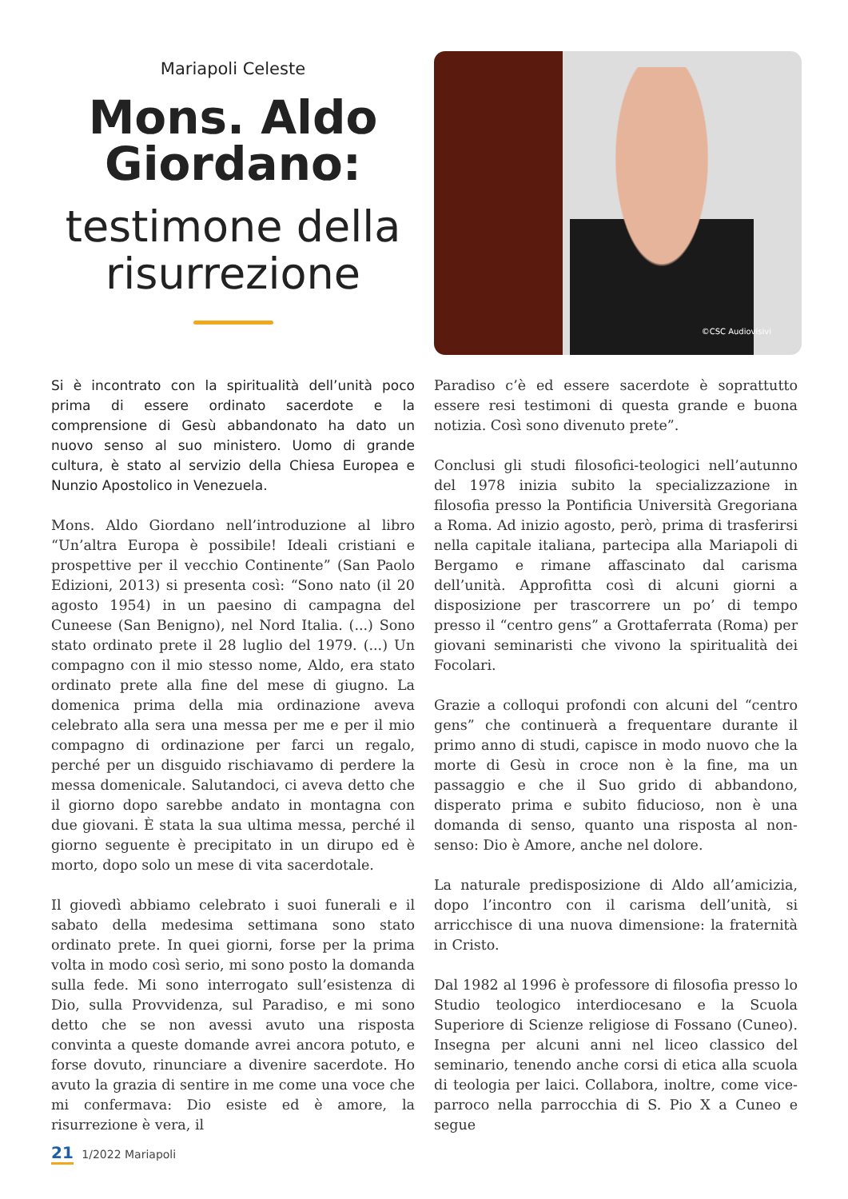Mariapoli Celeste
Mons. Aldo Giordano:
testimone della risurrezione
©CSC Audiovisivi
Si è incontrato con la spiritualità dell’unità poco prima di essere ordinato sacerdote e la comprensione di Gesù abbandonato ha dato un nuovo senso al suo ministero. Uomo di grande cultura, è stato al servizio della Chiesa Europea e Nunzio Apostolico in Venezuela.
Mons. Aldo Giordano nell’introduzione al libro “Un’altra Europa è possibile! Ideali cristiani e prospettive per il vecchio Continente” (San Paolo Edizioni, 2013) si presenta così: “Sono nato (il 20 agosto 1954) in un paesino di campagna del Cuneese (San Benigno), nel Nord Italia. (...) Sono stato ordinato prete il 28 luglio del 1979. (...) Un compagno con il mio stesso nome, Aldo, era stato ordinato prete alla fine del mese di giugno. La domenica prima della mia ordinazione aveva celebrato alla sera una messa per me e per il mio compagno di ordinazione per farci un regalo, perché per un disguido rischiavamo di perdere la messa domenicale. Salutandoci, ci aveva detto che il giorno dopo sarebbe andato in montagna con due giovani. È stata la sua ultima messa, perché il giorno seguente è precipitato in un dirupo ed è morto, dopo solo un mese di vita sacerdotale.
Il giovedì abbiamo celebrato i suoi funerali e il sabato della medesima settimana sono stato ordinato prete. In quei giorni, forse per la prima volta in modo così serio, mi sono posto la domanda sulla fede. Mi sono interrogato sull’esistenza di Dio, sulla Provvidenza, sul Paradiso, e mi sono detto che se non avessi avuto una risposta convinta a queste domande avrei ancora potuto, e forse dovuto, rinunciare a divenire sacerdote. Ho avuto la grazia di sentire in me come una voce che mi confermava: Dio esiste ed è amore, la risurrezione è vera, il
Paradiso c’è ed essere sacerdote è soprattutto essere resi testimoni di questa grande e buona notizia. Così sono divenuto prete”.
Conclusi gli studi filosofici-teologici nell’autunno del 1978 inizia subito la specializzazione in filosofia presso la Pontificia Università Gregoriana a Roma. Ad inizio agosto, però, prima di trasferirsi nella capitale italiana, partecipa alla Mariapoli di Bergamo e rimane affascinato dal carisma dell’unità. Approfitta così di alcuni giorni a disposizione per trascorrere un po’ di tempo presso il “centro gens” a Grottaferrata (Roma) per giovani seminaristi che vivono la spiritualità dei Focolari.
Grazie a colloqui profondi con alcuni del “centro gens” che continuerà a frequentare durante il primo anno di studi, capisce in modo nuovo che la morte di Gesù in croce non è la fine, ma un passaggio e che il Suo grido di abbandono, disperato prima e subito fiducioso, non è una domanda di senso, quanto una risposta al non-senso: Dio è Amore, anche nel dolore.
La naturale predisposizione di Aldo all’amicizia, dopo l’incontro con il carisma dell’unità, si arricchisce di una nuova dimensione: la fraternità in Cristo.
Dal 1982 al 1996 è professore di filosofia presso lo Studio teologico interdiocesano e la Scuola Superiore di Scienze religiose di Fossano (Cuneo). Insegna per alcuni anni nel liceo classico del seminario, tenendo anche corsi di etica alla scuola di teologia per laici. Collabora, inoltre, come vice-parroco nella parrocchia di S. Pio X a Cuneo e segue
21 1/2022 Mariapoli